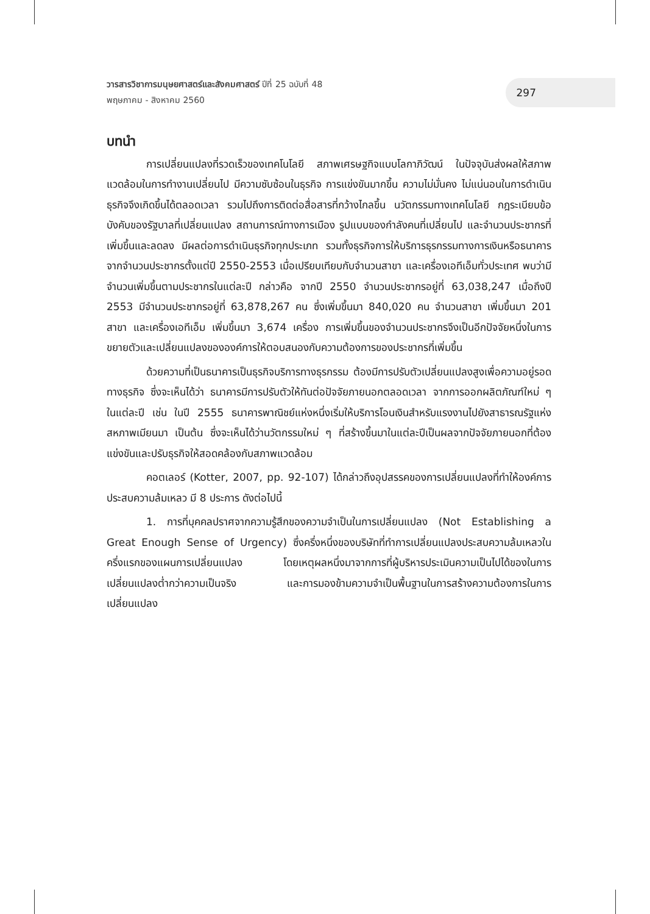วารสารวิชาการมนุษยศาสตร์และสังคมศาสตร์ ปีที่ 25 ฉบับที่ 48
พฤษภาคม - สิงหาคม 2560
297
บทนำ
การเปลี่ยนแปลงที่รวดเร็วของเทคโนโลยี สภาพเศรษฐกิจแบบโลกาภิวัฒน์ ในปัจจุบันส่งผลให้สภาพแวดล้อมในการทำงานเปลี่ยนไป มีความซับซ้อนในธุรกิจ การแข่งขันมากขึ้น ความไม่มั่นคง ไม่แน่นอนในการดำเนินธุรกิจจึงเกิดขึ้นได้ตลอดเวลา รวมไปถึงการติดต่อสื่อสารที่กว้างไกลขึ้น นวัตกรรมทางเทคโนโลยี กฎระเบียบข้อบังคับของรัฐบาลที่เปลี่ยนแปลง สถานการณ์ทางการเมือง รูปแบบของกำลังคนที่เปลี่ยนไป และจำนวนประชากรที่เพิ่มขึ้นและลดลง มีผลต่อการดำเนินธุรกิจทุกประเภท รวมทั้งธุรกิจการให้บริการธุรกรรมทางการเงินหรือธนาคาร จากจำนวนประชากรตั้งแต่ปี 2550-2553 เมื่อเปรียบเทียบกับจำนวนสาขา และเครื่องเอทีเอ็มทั่วประเทศ พบว่ามีจำนวนเพิ่มขึ้นตามประชากรในแต่ละปี กล่าวคือ จากปี 2550 จำนวนประชากรอยู่ที่ 63,038,247 เมื่อถึงปี 2553 มีจำนวนประชากรอยู่ที่ 63,878,267 คน ซึ่งเพิ่มขึ้นมา 840,020 คน จำนวนสาขา เพิ่มขึ้นมา 201 สาขา และเครื่องเอทีเอ็ม เพิ่มขึ้นมา 3,674 เครื่อง การเพิ่มขึ้นของจำนวนประชากรจึงเป็นอีกปัจจัยหนึ่งในการขยายตัวและเปลี่ยนแปลงขององค์การให้ตอบสนองกับความต้องการของประชากรที่เพิ่มขึ้น
ด้วยความที่เป็นธนาคารเป็นธุรกิจบริการทางธุรกรรม ต้องมีการปรับตัวเปลี่ยนแปลงสูงเพื่อความอยู่รอดทางธุรกิจ ซึ่งจะเห็นได้ว่า ธนาคารมีการปรับตัวให้ทันต่อปัจจัยภายนอกตลอดเวลา จากการออกผลิตภัณฑ์ใหม่ ๆ ในแต่ละปี เช่น ในปี 2555 ธนาคารพาณิชย์แห่งหนึ่งเริ่มให้บริการโอนเงินสำหรับแรงงานไปยังสาธารณรัฐแห่งสหภาพเมียนมา เป็นต้น ซึ่งจะเห็นได้ว่านวัตกรรมใหม่ ๆ ที่สร้างขึ้นมาในแต่ละปีเป็นผลจากปัจจัยภายนอกที่ต้องแข่งขันและปรับธุรกิจให้สอดคล้องกับสภาพแวดล้อม
คอตเลอร์ (Kotter, 2007, pp. 92-107) ได้กล่าวถึงอุปสรรคของการเปลี่ยนแปลงที่ทำให้องค์การประสบความล้มเหลว มี 8 ประการ ดังต่อไปนี้
1. การที่บุคคลปราศจากความรู้สึกของความจำเป็นในการเปลี่ยนแปลง (Not Establishing a Great Enough Sense of Urgency) ซึ่งครึ่งหนึ่งของบริษัทที่ทำการเปลี่ยนแปลงประสบความล้มเหลวในครึ่งแรกของแผนการเปลี่ยนแปลง โดยเหตุผลหนึ่งมาจากการที่ผู้บริหารประเมินความเป็นไปได้ของในการเปลี่ยนแปลงต่ำกว่าความเป็นจริง และการมองข้ามความจำเป็นพื้นฐานในการสร้างความต้องการในการเปลี่ยนแปลง